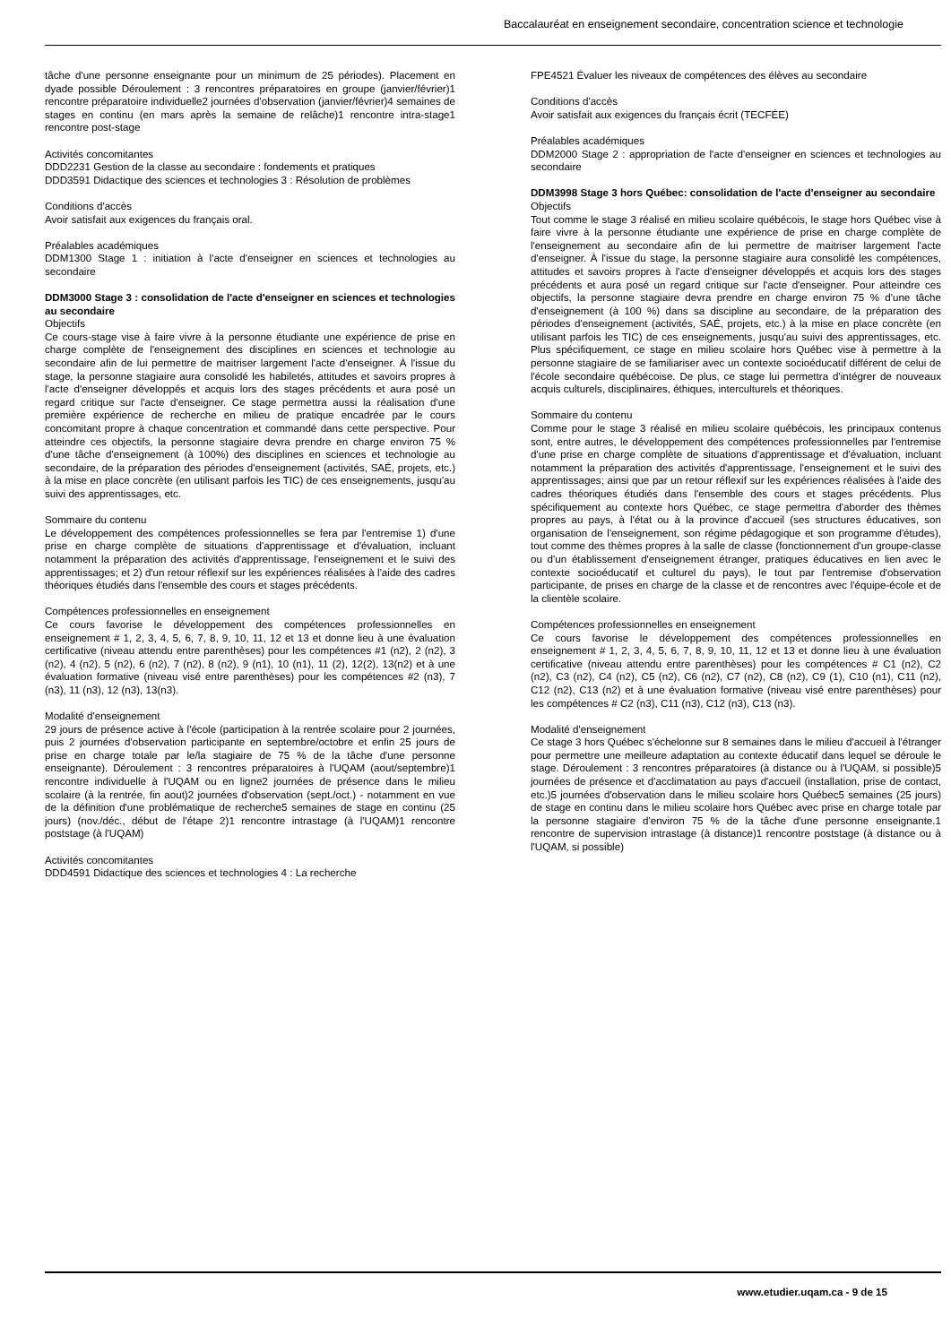Baccalauréat en enseignement secondaire, concentration science et technologie
tâche d'une personne enseignante pour un minimum de 25 périodes). Placement en dyade possible Déroulement : 3 rencontres préparatoires en groupe (janvier/février)1 rencontre préparatoire individuelle2 journées d'observation (janvier/février)4 semaines de stages en continu (en mars après la semaine de relâche)1 rencontre intra-stage1 rencontre post-stage
Activités concomitantes
DDD2231 Gestion de la classe au secondaire : fondements et pratiques
DDD3591 Didactique des sciences et technologies 3 : Résolution de problèmes
Conditions d'accès
Avoir satisfait aux exigences du français oral.
Préalables académiques
DDM1300 Stage 1 : initiation à l'acte d'enseigner en sciences et technologies au secondaire
DDM3000 Stage 3 : consolidation de l'acte d'enseigner en sciences et technologies au secondaire
Objectifs
Ce cours-stage vise à faire vivre à la personne étudiante une expérience de prise en charge complète de l'enseignement des disciplines en sciences et technologie au secondaire afin de lui permettre de maitriser largement l'acte d'enseigner. À l'issue du stage, la personne stagiaire aura consolidé les habiletés, attitudes et savoirs propres à l'acte d'enseigner développés et acquis lors des stages précédents et aura posé un regard critique sur l'acte d'enseigner. Ce stage permettra aussi la réalisation d'une première expérience de recherche en milieu de pratique encadrée par le cours concomitant propre à chaque concentration et commandé dans cette perspective. Pour atteindre ces objectifs, la personne stagiaire devra prendre en charge environ 75 % d'une tâche d'enseignement (à 100%) des disciplines en sciences et technologie au secondaire, de la préparation des périodes d'enseignement (activités, SAÉ, projets, etc.) à la mise en place concrète (en utilisant parfois les TIC) de ces enseignements, jusqu'au suivi des apprentissages, etc.
Sommaire du contenu
Le développement des compétences professionnelles se fera par l'entremise 1) d'une prise en charge complète de situations d'apprentissage et d'évaluation, incluant notamment la préparation des activités d'apprentissage, l'enseignement et le suivi des apprentissages; et 2) d'un retour réflexif sur les expériences réalisées à l'aide des cadres théoriques étudiés dans l'ensemble des cours et stages précédents.
Compétences professionnelles en enseignement
Ce cours favorise le développement des compétences professionnelles en enseignement # 1, 2, 3, 4, 5, 6, 7, 8, 9, 10, 11, 12 et 13 et donne lieu à une évaluation certificative (niveau attendu entre parenthèses) pour les compétences #1 (n2), 2 (n2), 3 (n2), 4 (n2), 5 (n2), 6 (n2), 7 (n2), 8 (n2), 9 (n1), 10 (n1), 11 (2), 12(2), 13(n2) et à une évaluation formative (niveau visé entre parenthèses) pour les compétences #2 (n3), 7 (n3), 11 (n3), 12 (n3), 13(n3).
Modalité d'enseignement
29 jours de présence active à l'école (participation à la rentrée scolaire pour 2 journées, puis 2 journées d'observation participante en septembre/octobre et enfin 25 jours de prise en charge totale par le/la stagiaire de 75 % de la tâche d'une personne enseignante). Déroulement : 3 rencontres préparatoires à l'UQAM (aout/septembre)1 rencontre individuelle à l'UQAM ou en ligne2 journées de présence dans le milieu scolaire (à la rentrée, fin aout)2 journées d'observation (sept./oct.) - notamment en vue de la définition d'une problématique de recherche5 semaines de stage en continu (25 jours) (nov./déc., début de l'étape 2)1 rencontre intrastage (à l'UQAM)1 rencontre poststage (à l'UQAM)
Activités concomitantes
DDD4591 Didactique des sciences et technologies 4 : La recherche
FPE4521 Évaluer les niveaux de compétences des élèves au secondaire
Conditions d'accès
Avoir satisfait aux exigences du français écrit (TECFÉE)
Préalables académiques
DDM2000 Stage 2 : appropriation de l'acte d'enseigner en sciences et technologies au secondaire
DDM3998 Stage 3 hors Québec: consolidation de l'acte d'enseigner au secondaire
Objectifs
Tout comme le stage 3 réalisé en milieu scolaire québécois, le stage hors Québec vise à faire vivre à la personne étudiante une expérience de prise en charge complète de l'enseignement au secondaire afin de lui permettre de maitriser largement l'acte d'enseigner. À l'issue du stage, la personne stagiaire aura consolidé les compétences, attitudes et savoirs propres à l'acte d'enseigner développés et acquis lors des stages précédents et aura posé un regard critique sur l'acte d'enseigner. Pour atteindre ces objectifs, la personne stagiaire devra prendre en charge environ 75 % d'une tâche d'enseignement (à 100 %) dans sa discipline au secondaire, de la préparation des périodes d'enseignement (activités, SAÉ, projets, etc.) à la mise en place concrète (en utilisant parfois les TIC) de ces enseignements, jusqu'au suivi des apprentissages, etc. Plus spécifiquement, ce stage en milieu scolaire hors Québec vise à permettre à la personne stagiaire de se familiariser avec un contexte socioéducatif différent de celui de l'école secondaire québécoise. De plus, ce stage lui permettra d'intégrer de nouveaux acquis culturels, disciplinaires, éthiques, interculturels et théoriques.
Sommaire du contenu
Comme pour le stage 3 réalisé en milieu scolaire québécois, les principaux contenus sont, entre autres, le développement des compétences professionnelles par l'entremise d'une prise en charge complète de situations d'apprentissage et d'évaluation, incluant notamment la préparation des activités d'apprentissage, l'enseignement et le suivi des apprentissages; ainsi que par un retour réflexif sur les expériences réalisées à l'aide des cadres théoriques étudiés dans l'ensemble des cours et stages précédents. Plus spécifiquement au contexte hors Québec, ce stage permettra d'aborder des thèmes propres au pays, à l'état ou à la province d'accueil (ses structures éducatives, son organisation de l'enseignement, son régime pédagogique et son programme d'études), tout comme des thèmes propres à la salle de classe (fonctionnement d'un groupe-classe ou d'un établissement d'enseignement étranger, pratiques éducatives en lien avec le contexte socioéducatif et culturel du pays), le tout par l'entremise d'observation participante, de prises en charge de la classe et de rencontres avec l'équipe-école et de la clientèle scolaire.
Compétences professionnelles en enseignement
Ce cours favorise le développement des compétences professionnelles en enseignement # 1, 2, 3, 4, 5, 6, 7, 8, 9, 10, 11, 12 et 13 et donne lieu à une évaluation certificative (niveau attendu entre parenthèses) pour les compétences # C1 (n2), C2 (n2), C3 (n2), C4 (n2), C5 (n2), C6 (n2), C7 (n2), C8 (n2), C9 (1), C10 (n1), C11 (n2), C12 (n2), C13 (n2) et à une évaluation formative (niveau visé entre parenthèses) pour les compétences # C2 (n3), C11 (n3), C12 (n3), C13 (n3).
Modalité d'enseignement
Ce stage 3 hors Québec s'échelonne sur 8 semaines dans le milieu d'accueil à l'étranger pour permettre une meilleure adaptation au contexte éducatif dans lequel se déroule le stage. Déroulement : 3 rencontres préparatoires (à distance ou à l'UQAM, si possible)5 journées de présence et d'acclimatation au pays d'accueil (installation, prise de contact, etc.)5 journées d'observation dans le milieu scolaire hors Québec5 semaines (25 jours) de stage en continu dans le milieu scolaire hors Québec avec prise en charge totale par la personne stagiaire d'environ 75 % de la tâche d'une personne enseignante.1 rencontre de supervision intrastage (à distance)1 rencontre poststage (à distance ou à l'UQAM, si possible)
www.etudier.uqam.ca - 9 de 15